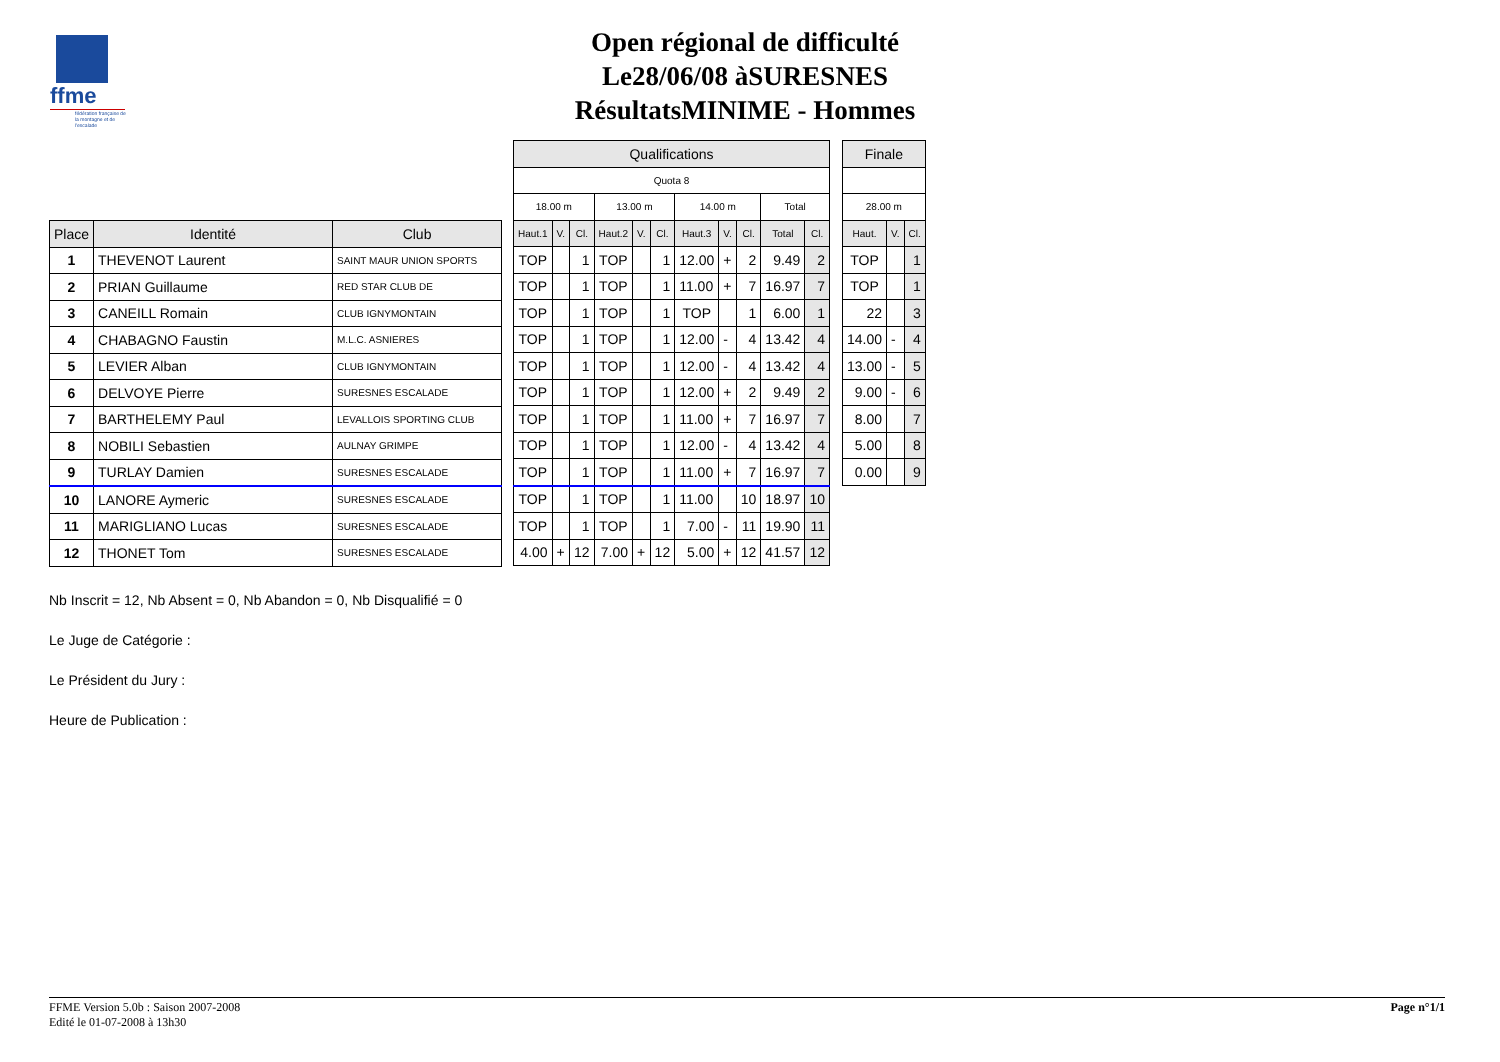ffme
fédération française de la montagne et de l'escalade
Open régional de difficulté
Le28/06/08 àSURESNES
RésultatsMINIME - Hommes
| Place | Identité | Club |
| --- | --- | --- |
| 1 | THEVENOT Laurent | SAINT MAUR UNION SPORTS |
| 2 | PRIAN Guillaume | RED STAR CLUB DE |
| 3 | CANEILL Romain | CLUB IGNYMONTAIN |
| 4 | CHABAGNO Faustin | M.L.C. ASNIERES |
| 5 | LEVIER Alban | CLUB IGNYMONTAIN |
| 6 | DELVOYE Pierre | SURESNES ESCALADE |
| 7 | BARTHELEMY Paul | LEVALLOIS SPORTING CLUB |
| 8 | NOBILI Sebastien | AULNAY GRIMPE |
| 9 | TURLAY Damien | SURESNES ESCALADE |
| 10 | LANORE Aymeric | SURESNES ESCALADE |
| 11 | MARIGLIANO Lucas | SURESNES ESCALADE |
| 12 | THONET Tom | SURESNES ESCALADE |
| Qualifications | | | | | | | | | | |
| --- | --- | --- | --- | --- | --- | --- | --- | --- | --- | --- |
| Quota 8 | | | | | | | | | | |
| 18.00 m | | | 13.00 m | | | 14.00 m | | | Total | |
| Haut.1 | V. | Cl. | Haut.2 | V. | Cl. | Haut.3 | V. | Cl. | Total | Cl. |
| TOP | | 1 | TOP | | 1 | 12.00 | + | 2 | 9.49 | 2 |
| TOP | | 1 | TOP | | 1 | 11.00 | + | 7 | 16.97 | 7 |
| TOP | | 1 | TOP | | 1 | TOP | | 1 | 6.00 | 1 |
| TOP | | 1 | TOP | | 1 | 12.00 | - | 4 | 13.42 | 4 |
| TOP | | 1 | TOP | | 1 | 12.00 | - | 4 | 13.42 | 4 |
| TOP | | 1 | TOP | | 1 | 12.00 | + | 2 | 9.49 | 2 |
| TOP | | 1 | TOP | | 1 | 11.00 | + | 7 | 16.97 | 7 |
| TOP | | 1 | TOP | | 1 | 12.00 | - | 4 | 13.42 | 4 |
| TOP | | 1 | TOP | | 1 | 11.00 | + | 7 | 16.97 | 7 |
| TOP | | 1 | TOP | | 1 | 11.00 | | 10 | 18.97 | 10 |
| TOP | | 1 | TOP | | 1 | 7.00 | - | 11 | 19.90 | 11 |
| 4.00 | + | 12 | 7.00 | + | 12 | 5.00 | + | 12 | 41.57 | 12 |
| Finale | | |
| --- | --- | --- |
| 28.00 m | | |
| Haut. | V. | Cl. |
| TOP | | 1 |
| TOP | | 1 |
| 22 | | 3 |
| 14.00 | - | 4 |
| 13.00 | - | 5 |
| 9.00 | - | 6 |
| 8.00 | | 7 |
| 5.00 | | 8 |
| 0.00 | | 9 |
Nb Inscrit = 12, Nb Absent = 0, Nb Abandon = 0, Nb Disqualifié = 0
Le Juge de Catégorie :
Le Président du Jury :
Heure de Publication :
FFME Version 5.0b : Saison 2007-2008
Edité le 01-07-2008 à 13h30
Page n°1/1